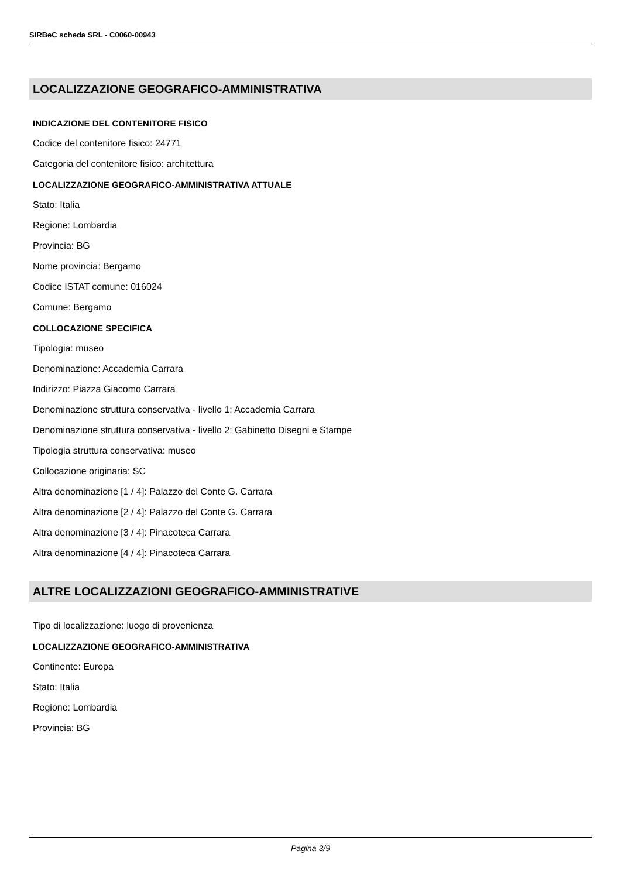SIRBeC scheda SRL - C0060-00943
LOCALIZZAZIONE GEOGRAFICO-AMMINISTRATIVA
INDICAZIONE DEL CONTENITORE FISICO
Codice del contenitore fisico: 24771
Categoria del contenitore fisico: architettura
LOCALIZZAZIONE GEOGRAFICO-AMMINISTRATIVA ATTUALE
Stato: Italia
Regione: Lombardia
Provincia: BG
Nome provincia: Bergamo
Codice ISTAT comune: 016024
Comune: Bergamo
COLLOCAZIONE SPECIFICA
Tipologia: museo
Denominazione: Accademia Carrara
Indirizzo: Piazza Giacomo Carrara
Denominazione struttura conservativa - livello 1: Accademia Carrara
Denominazione struttura conservativa - livello 2: Gabinetto Disegni e Stampe
Tipologia struttura conservativa: museo
Collocazione originaria: SC
Altra denominazione [1 / 4]: Palazzo del Conte G. Carrara
Altra denominazione [2 / 4]: Palazzo del Conte G. Carrara
Altra denominazione [3 / 4]: Pinacoteca Carrara
Altra denominazione [4 / 4]: Pinacoteca Carrara
ALTRE LOCALIZZAZIONI GEOGRAFICO-AMMINISTRATIVE
Tipo di localizzazione: luogo di provenienza
LOCALIZZAZIONE GEOGRAFICO-AMMINISTRATIVA
Continente: Europa
Stato: Italia
Regione: Lombardia
Provincia: BG
Pagina 3/9